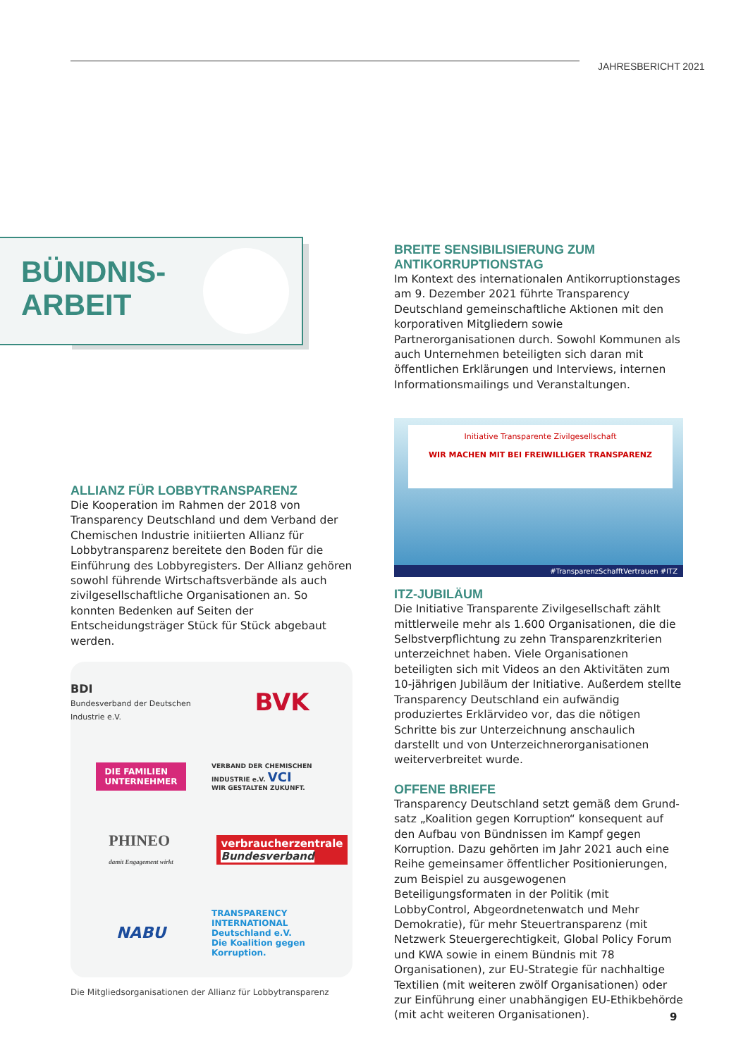JAHRESBERICHT 2021
BÜNDNIS-
ARBEIT
ALLIANZ FÜR LOBBYTRANSPARENZ
Die Kooperation im Rahmen der 2018 von Transparency Deutschland und dem Verband der Chemischen Industrie initiierten Allianz für Lobbytransparenz bereitete den Boden für die Einführung des Lobbyregisters. Der Allianz gehören sowohl führende Wirtschaftsverbände als auch zivilgesellschaftliche Organisationen an. So konnten Bedenken auf Seiten der Entscheidungsträger Stück für Stück abgebaut werden.
BDI
Bundesverband der Deutschen Industrie e.V.
BVK
DIE FAMILIEN
UNTERNEHMER
VERBAND DER CHEMISCHEN INDUSTRIE e.V. VCI
WIR GESTALTEN ZUKUNFT.
PHINEO
damit Engagement wirkt
verbraucherzentrale
Bundesverband
NABU
TRANSPARENCY
INTERNATIONAL
Deutschland e.V.
Die Koalition gegen Korruption.
Die Mitgliedsorganisationen der Allianz für Lobbytransparenz
BREITE SENSIBILISIERUNG ZUM ANTIKORRUPTIONSTAG
Im Kontext des internationalen Antikorruptions­tages am 9. Dezember 2021 führte Transparency Deutschland gemeinschaftliche Aktionen mit den korporativen Mitgliedern sowie Partnerorganisationen durch. Sowohl Kommunen als auch Unternehmen beteiligten sich daran mit öffentlichen Erklärungen und Interviews, internen Informationsmailings und Veranstaltungen.
Initiative Transparente Zivilgesellschaft
WIR MACHEN MIT BEI FREIWILLIGER TRANSPARENZ
#TransparenzSchafftVertrauen #ITZ
ITZ-JUBILÄUM
Die Initiative Transparente Zivilgesellschaft zählt mittlerweile mehr als 1.600 Organisationen, die die Selbstverpflichtung zu zehn Transparenzkriterien unterzeichnet haben. Viele Organisationen beteiligten sich mit Videos an den Aktivitäten zum 10-jährigen Jubiläum der Initiative. Außerdem stellte Transparency Deutschland ein aufwändig produziertes Erklärvideo vor, das die nötigen Schritte bis zur Unterzeichnung anschaulich darstellt und von Unterzeichnerorganisa­tionen weiterverbreitet wurde.
OFFENE BRIEFE
Transparency Deutschland setzt gemäß dem Grund­satz „Koalition gegen Korruption“ konsequent auf den Aufbau von Bündnissen im Kampf gegen Korruption. Dazu gehörten im Jahr 2021 auch eine Reihe gemein­samer öffentlicher Positionierungen, zum Beispiel zu ausgewogenen Beteiligungsformaten in der Politik (mit LobbyControl, Abgeordnetenwatch und Mehr Demokratie), für mehr Steuertransparenz (mit Netzwerk Steuergerechtigkeit, Global Policy Forum und KWA sowie in einem Bündnis mit 78 Organisationen), zur EU-Strategie für nachhaltige Textilien (mit weiteren zwölf Organisationen) oder zur Einführung einer unabhängigen EU-Ethikbehörde (mit acht weiteren Organisationen).
9